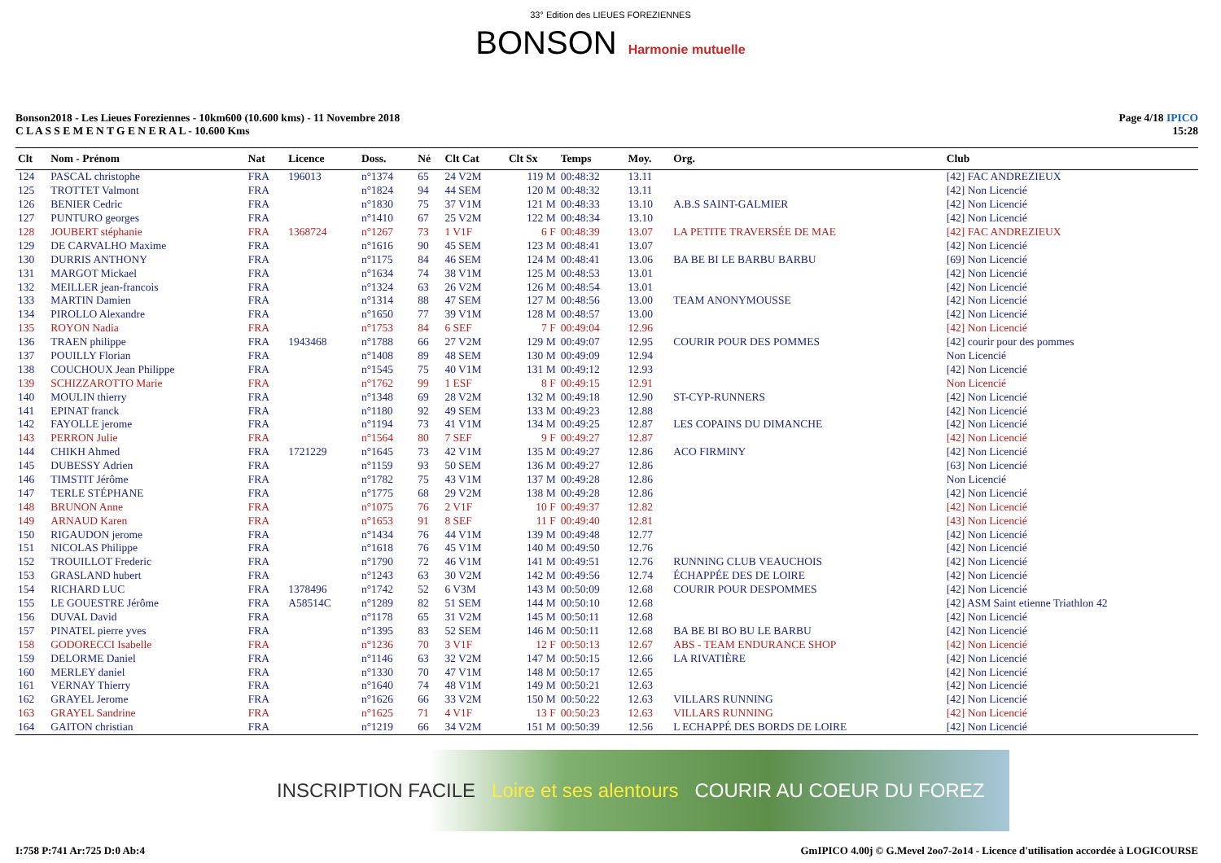33° Edition des LIEUES FOREZIENNES
BONSON Harmonie mutuelle
Bonson2018 - Les Lieues Foreziennes - 10km600 (10.600 kms) - 11 Novembre 2018
C L A S S E M E N T G E N E R A L - 10.600 Kms
Page 4/18 IPICO
15:28
| Clt | Nom - Prénom | Nat | Licence | Doss. | Né | Clt Cat | Clt Sx | Temps | Moy. | Org. | Club |
| --- | --- | --- | --- | --- | --- | --- | --- | --- | --- | --- | --- |
| 124 | PASCAL christophe | FRA | 196013 | n°1374 | 65 | 24 V2M | 119 M | 00:48:32 | 13.11 | | [42] FAC ANDREZIEUX |
| 125 | TROTTET Valmont | FRA | | n°1824 | 94 | 44 SEM | 120 M | 00:48:32 | 13.11 | | [42] Non Licencié |
| 126 | BENIER Cedric | FRA | | n°1830 | 75 | 37 V1M | 121 M | 00:48:33 | 13.10 | A.B.S SAINT-GALMIER | [42] Non Licencié |
| 127 | PUNTURO georges | FRA | | n°1410 | 67 | 25 V2M | 122 M | 00:48:34 | 13.10 | | [42] Non Licencié |
| 128 | JOUBERT stéphanie | FRA | 1368724 | n°1267 | 73 | 1 V1F | 6 F | 00:48:39 | 13.07 | LA PETITE TRAVERSÉE DE MAE | [42] FAC ANDREZIEUX |
| 129 | DE CARVALHO Maxime | FRA | | n°1616 | 90 | 45 SEM | 123 M | 00:48:41 | 13.07 | | [42] Non Licencié |
| 130 | DURRIS ANTHONY | FRA | | n°1175 | 84 | 46 SEM | 124 M | 00:48:41 | 13.06 | BA BE BI LE BARBU BARBU | [69] Non Licencié |
| 131 | MARGOT Mickael | FRA | | n°1634 | 74 | 38 V1M | 125 M | 00:48:53 | 13.01 | | [42] Non Licencié |
| 132 | MEILLER jean-francois | FRA | | n°1324 | 63 | 26 V2M | 126 M | 00:48:54 | 13.01 | | [42] Non Licencié |
| 133 | MARTIN Damien | FRA | | n°1314 | 88 | 47 SEM | 127 M | 00:48:56 | 13.00 | TEAM ANONYMOUSSE | [42] Non Licencié |
| 134 | PIROLLO Alexandre | FRA | | n°1650 | 77 | 39 V1M | 128 M | 00:48:57 | 13.00 | | [42] Non Licencié |
| 135 | ROYON Nadia | FRA | | n°1753 | 84 | 6 SEF | 7 F | 00:49:04 | 12.96 | | [42] Non Licencié |
| 136 | TRAEN philippe | FRA | 1943468 | n°1788 | 66 | 27 V2M | 129 M | 00:49:07 | 12.95 | COURIR POUR DES POMMES | [42] courir pour des pommes |
| 137 | POUILLY Florian | FRA | | n°1408 | 89 | 48 SEM | 130 M | 00:49:09 | 12.94 | | Non Licencié |
| 138 | COUCHOUX Jean Philippe | FRA | | n°1545 | 75 | 40 V1M | 131 M | 00:49:12 | 12.93 | | [42] Non Licencié |
| 139 | SCHIZZAROTTO Marie | FRA | | n°1762 | 99 | 1 ESF | 8 F | 00:49:15 | 12.91 | | Non Licencié |
| 140 | MOULIN thierry | FRA | | n°1348 | 69 | 28 V2M | 132 M | 00:49:18 | 12.90 | ST-CYP-RUNNERS | [42] Non Licencié |
| 141 | EPINAT franck | FRA | | n°1180 | 92 | 49 SEM | 133 M | 00:49:23 | 12.88 | | [42] Non Licencié |
| 142 | FAYOLLE jerome | FRA | | n°1194 | 73 | 41 V1M | 134 M | 00:49:25 | 12.87 | LES COPAINS DU DIMANCHE | [42] Non Licencié |
| 143 | PERRON Julie | FRA | | n°1564 | 80 | 7 SEF | 9 F | 00:49:27 | 12.87 | | [42] Non Licencié |
| 144 | CHIKH Ahmed | FRA | 1721229 | n°1645 | 73 | 42 V1M | 135 M | 00:49:27 | 12.86 | ACO FIRMINY | [42] Non Licencié |
| 145 | DUBESSY Adrien | FRA | | n°1159 | 93 | 50 SEM | 136 M | 00:49:27 | 12.86 | | [63] Non Licencié |
| 146 | TIMSTIT Jérôme | FRA | | n°1782 | 75 | 43 V1M | 137 M | 00:49:28 | 12.86 | | Non Licencié |
| 147 | TERLE STÉPHANE | FRA | | n°1775 | 68 | 29 V2M | 138 M | 00:49:28 | 12.86 | | [42] Non Licencié |
| 148 | BRUNON Anne | FRA | | n°1075 | 76 | 2 V1F | 10 F | 00:49:37 | 12.82 | | [42] Non Licencié |
| 149 | ARNAUD Karen | FRA | | n°1653 | 91 | 8 SEF | 11 F | 00:49:40 | 12.81 | | [43] Non Licencié |
| 150 | RIGAUDON jerome | FRA | | n°1434 | 76 | 44 V1M | 139 M | 00:49:48 | 12.77 | | [42] Non Licencié |
| 151 | NICOLAS Philippe | FRA | | n°1618 | 76 | 45 V1M | 140 M | 00:49:50 | 12.76 | | [42] Non Licencié |
| 152 | TROUILLOT Frederic | FRA | | n°1790 | 72 | 46 V1M | 141 M | 00:49:51 | 12.76 | RUNNING CLUB VEAUCHOIS | [42] Non Licencié |
| 153 | GRASLAND hubert | FRA | | n°1243 | 63 | 30 V2M | 142 M | 00:49:56 | 12.74 | ÉCHAPPÉE DES DE LOIRE | [42] Non Licencié |
| 154 | RICHARD LUC | FRA | 1378496 | n°1742 | 52 | 6 V3M | 143 M | 00:50:09 | 12.68 | COURIR POUR DESPOMMES | [42] Non Licencié |
| 155 | LE GOUESTRE Jérôme | FRA | A58514C | n°1289 | 82 | 51 SEM | 144 M | 00:50:10 | 12.68 | | [42] ASM Saint etienne Triathlon 42 |
| 156 | DUVAL David | FRA | | n°1178 | 65 | 31 V2M | 145 M | 00:50:11 | 12.68 | | [42] Non Licencié |
| 157 | PINATEL pierre yves | FRA | | n°1395 | 83 | 52 SEM | 146 M | 00:50:11 | 12.68 | BA BE BI BO BU LE BARBU | [42] Non Licencié |
| 158 | GODORECCI Isabelle | FRA | | n°1236 | 70 | 3 V1F | 12 F | 00:50:13 | 12.67 | ABS - TEAM ENDURANCE SHOP | [42] Non Licencié |
| 159 | DELORME Daniel | FRA | | n°1146 | 63 | 32 V2M | 147 M | 00:50:15 | 12.66 | LA RIVATIÈRE | [42] Non Licencié |
| 160 | MERLEY daniel | FRA | | n°1330 | 70 | 47 V1M | 148 M | 00:50:17 | 12.65 | | [42] Non Licencié |
| 161 | VERNAY Thierry | FRA | | n°1640 | 74 | 48 V1M | 149 M | 00:50:21 | 12.63 | | [42] Non Licencié |
| 162 | GRAYEL Jerome | FRA | | n°1626 | 66 | 33 V2M | 150 M | 00:50:22 | 12.63 | VILLARS RUNNING | [42] Non Licencié |
| 163 | GRAYEL Sandrine | FRA | | n°1625 | 71 | 4 V1F | 13 F | 00:50:23 | 12.63 | VILLARS RUNNING | [42] Non Licencié |
| 164 | GAITON christian | FRA | | n°1219 | 66 | 34 V2M | 151 M | 00:50:39 | 12.56 | L ECHAPPÉ DES BORDS DE LOIRE | [42] Non Licencié |
INSCRIPTION FACILE Loire et ses alentours COURIR AU COEUR DU FOREZ
I:758 P:741 Ar:725 D:0 Ab:4 GmIPICO 4.00j © G.Mevel 2oo7-2o14 - Licence d'utilisation accordée à LOGICOURSE